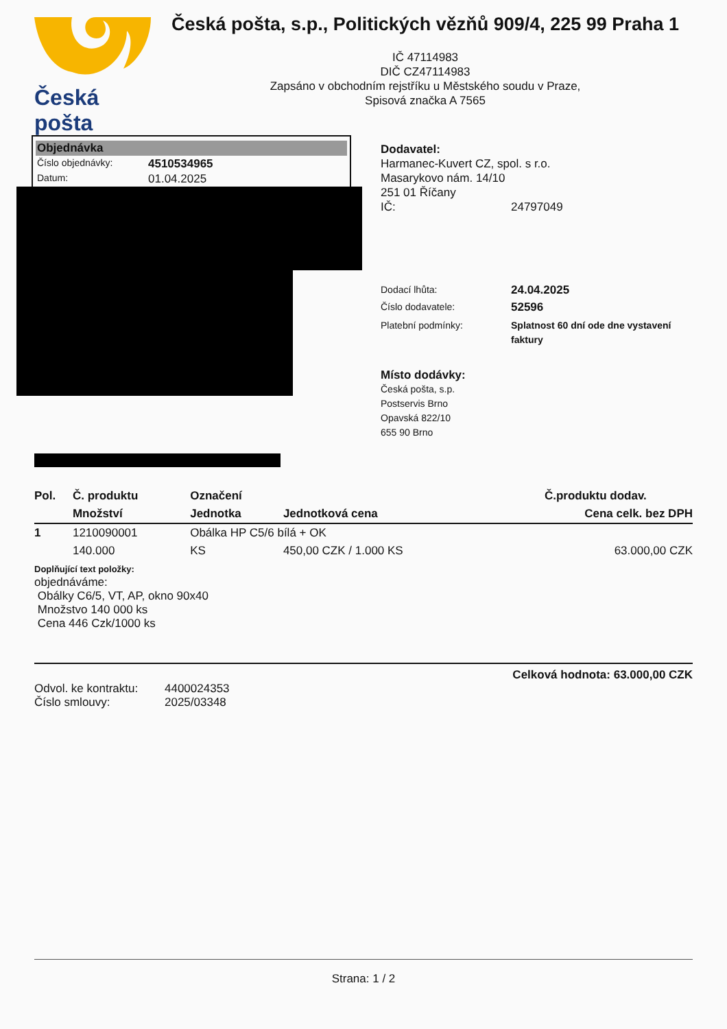Česká pošta
Česká pošta, s.p., Politických vězňů 909/4, 225 99 Praha 1
IČ 47114983
DIČ CZ47114983
Zapsáno v obchodním rejstříku u Městského soudu v Praze,
Spisová značka A 7565
Objednávka
Číslo objednávky: 4510534965
Datum: 01.04.2025
Dodavatel:
Harmanec-Kuvert CZ, spol. s r.o.
Masarykovo nám. 14/10
251 01 Říčany
IČ: 24797049
Dodací lhůta: 24.04.2025
Číslo dodavatele: 52596
Platební podmínky: Splatnost 60 dní ode dne vystavení faktury
Místo dodávky:
Česká pošta, s.p.
Postservis Brno
Opavská 822/10
655 90 Brno
| Pol. | Č. produktu | Označení | | Č.produktu dodav. |
| --- | --- | --- | --- | --- |
| | Množství | Jednotka | Jednotková cena | Cena celk. bez DPH |
| 1 | 1210090001 | Obálka HP C5/6 bílá + OK | | |
| | 140.000 | KS | 450,00 CZK / 1.000 KS | 63.000,00 CZK |
| Doplňující text položky: objednáváme: Obálky C6/5, VT, AP, okno 90x40 Množstvo 140 000 ks Cena 446 Czk/1000 ks | | | | |
Celková hodnota: 63.000,00 CZK
Odvol. ke kontraktu: 4400024353
Číslo smlouvy: 2025/03348
Strana: 1 / 2